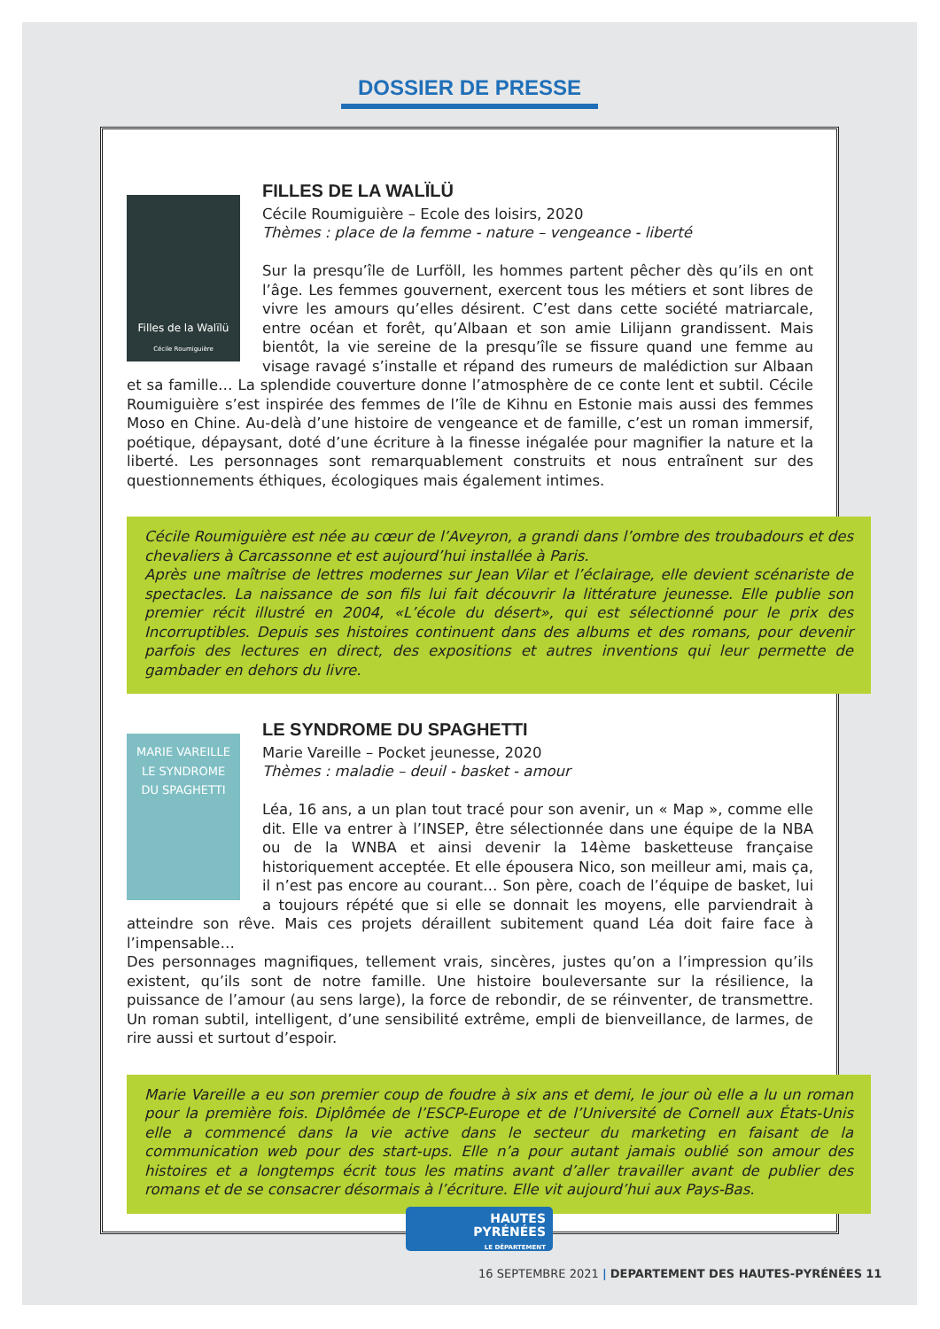DOSSIER DE PRESSE
Filles de la Walïlü
Cécile Roumiguière
FILLES DE LA WALÏLÜ
Cécile Roumiguière – Ecole des loisirs, 2020
Thèmes : place de la femme - nature – vengeance - liberté
Sur la presqu’île de Lurföll, les hommes partent pêcher dès qu’ils en ont l’âge. Les femmes gouvernent, exercent tous les métiers et sont libres de vivre les amours qu’elles désirent. C’est dans cette société matriarcale, entre océan et forêt, qu’Albaan et son amie Lilijann grandissent. Mais bientôt, la vie sereine de la presqu’île se fissure quand une femme au visage ravagé s’installe et répand des rumeurs de malédiction sur Albaan et sa famille… La splendide couverture donne l’atmosphère de ce conte lent et subtil. Cécile Roumiguière s’est inspirée des femmes de l’île de Kihnu en Estonie mais aussi des femmes Moso en Chine. Au-delà d’une histoire de vengeance et de famille, c’est un roman immersif, poétique, dépaysant, doté d’une écriture à la finesse inégalée pour magnifier la nature et la liberté. Les personnages sont remarquablement construits et nous entraînent sur des questionnements éthiques, écologiques mais également intimes.
Cécile Roumiguière est née au cœur de l’Aveyron, a grandi dans l’ombre des troubadours et des chevaliers à Carcassonne et est aujourd’hui installée à Paris.
Après une maîtrise de lettres modernes sur Jean Vilar et l’éclairage, elle devient scénariste de spectacles. La naissance de son fils lui fait découvrir la littérature jeunesse. Elle publie son premier récit illustré en 2004, «L’école du désert», qui est sélectionné pour le prix des Incorruptibles. Depuis ses histoires continuent dans des albums et des romans, pour devenir parfois des lectures en direct, des expositions et autres inventions qui leur permette de gambader en dehors du livre.
MARIE VAREILLE
LE SYNDROME
DU SPAGHETTI
LE SYNDROME DU SPAGHETTI
Marie Vareille – Pocket jeunesse, 2020
Thèmes : maladie – deuil - basket - amour
Léa, 16 ans, a un plan tout tracé pour son avenir, un « Map », comme elle dit. Elle va entrer à l’INSEP, être sélectionnée dans une équipe de la NBA ou de la WNBA et ainsi devenir la 14ème basketteuse française historiquement acceptée. Et elle épousera Nico, son meilleur ami, mais ça, il n’est pas encore au courant… Son père, coach de l’équipe de basket, lui a toujours répété que si elle se donnait les moyens, elle parviendrait à atteindre son rêve. Mais ces projets déraillent subitement quand Léa doit faire face à l’impensable…
Des personnages magnifiques, tellement vrais, sincères, justes qu’on a l’impression qu’ils existent, qu’ils sont de notre famille. Une histoire bouleversante sur la résilience, la puissance de l’amour (au sens large), la force de rebondir, de se réinventer, de transmettre. Un roman subtil, intelligent, d’une sensibilité extrême, empli de bienveillance, de larmes, de rire aussi et surtout d’espoir.
Marie Vareille a eu son premier coup de foudre à six ans et demi, le jour où elle a lu un roman pour la première fois. Diplômée de l’ESCP-Europe et de l’Université de Cornell aux États-Unis elle a commencé dans la vie active dans le secteur du marketing en faisant de la communication web pour des start-ups. Elle n’a pour autant jamais oublié son amour des histoires et a longtemps écrit tous les matins avant d’aller travailler avant de publier des romans et de se consacrer désormais à l’écriture. Elle vit aujourd’hui aux Pays-Bas.
HAUTES
PYRÉNÉES
LE DÉPARTEMENT
16 SEPTEMBRE 2021 | DEPARTEMENT DES HAUTES-PYRÉNÉES 11